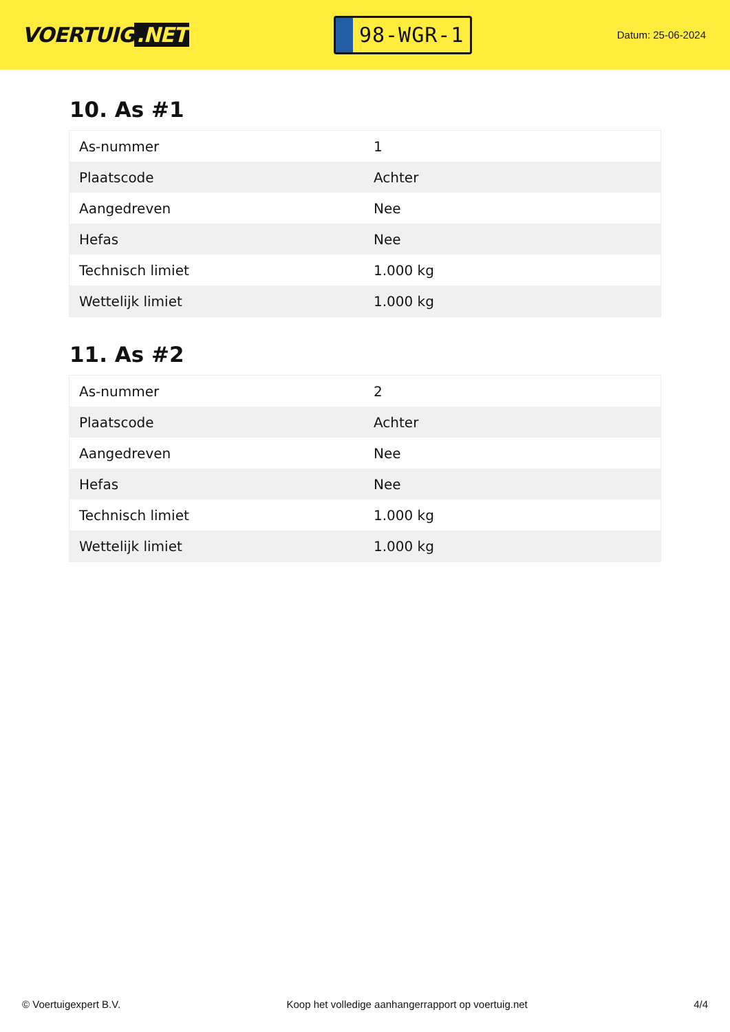VOERTUIG.NET
98-WGR-1
Datum: 25-06-2024
10. As #1
| As-nummer | 1 |
| Plaatscode | Achter |
| Aangedreven | Nee |
| Hefas | Nee |
| Technisch limiet | 1.000 kg |
| Wettelijk limiet | 1.000 kg |
11. As #2
| As-nummer | 2 |
| Plaatscode | Achter |
| Aangedreven | Nee |
| Hefas | Nee |
| Technisch limiet | 1.000 kg |
| Wettelijk limiet | 1.000 kg |
© Voertuigexpert B.V. Koop het volledige aanhangerrapport op voertuig.net 4/4